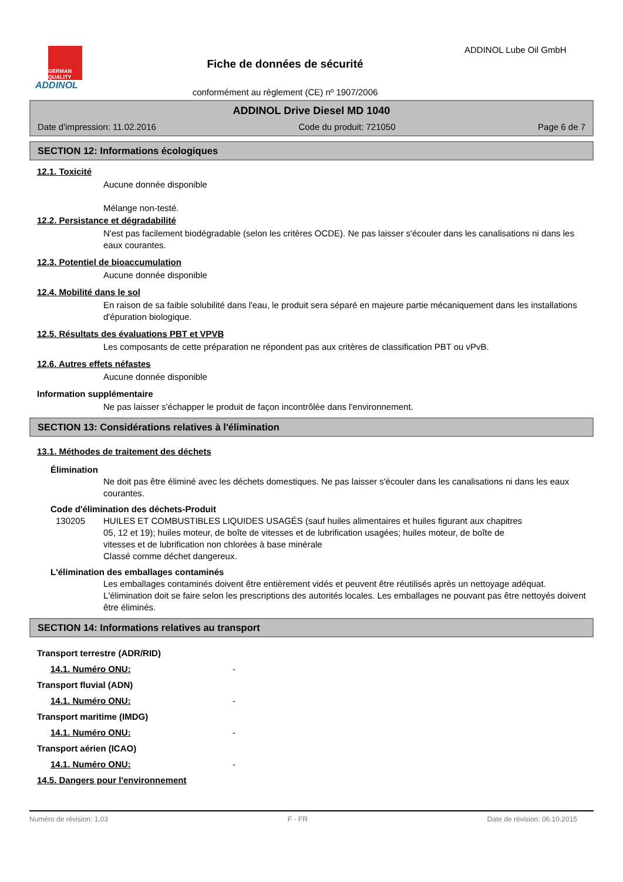GERMAN QUALITY
ADDINOL
Fiche de données de sécurité
conformément au règlement (CE) nº 1907/2006
ADDINOL Lube Oil GmbH
ADDINOL Drive Diesel MD 1040
Date d'impression: 11.02.2016 Code du produit: 721050 Page 6 de 7
SECTION 12: Informations écologiques
12.1. Toxicité
Aucune donnée disponible
Mélange non-testé.
12.2. Persistance et dégradabilité
N'est pas facilement biodégradable (selon les critères OCDE). Ne pas laisser s'écouler dans les canalisations ni dans les eaux courantes.
12.3. Potentiel de bioaccumulation
Aucune donnée disponible
12.4. Mobilité dans le sol
En raison de sa faible solubilité dans l'eau, le produit sera séparé en majeure partie mécaniquement dans les installations d'épuration biologique.
12.5. Résultats des évaluations PBT et VPVB
Les composants de cette préparation ne répondent pas aux critères de classification PBT ou vPvB.
12.6. Autres effets néfastes
Aucune donnée disponible
Information supplémentaire
Ne pas laisser s'échapper le produit de façon incontrôlée dans l'environnement.
SECTION 13: Considérations relatives à l'élimination
13.1. Méthodes de traitement des déchets
Élimination
Ne doit pas être éliminé avec les déchets domestiques. Ne pas laisser s'écouler dans les canalisations ni dans les eaux courantes.
Code d'élimination des déchets-Produit
130205 HUILES ET COMBUSTIBLES LIQUIDES USAGÉS (sauf huiles alimentaires et huiles figurant aux chapitres 05, 12 et 19); huiles moteur, de boîte de vitesses et de lubrification usagées; huiles moteur, de boîte de vitesses et de lubrification non chlorées à base minérale
Classé comme déchet dangereux.
L'élimination des emballages contaminés
Les emballages contaminés doivent être entièrement vidés et peuvent être réutilisés après un nettoyage adéquat. L'élimination doit se faire selon les prescriptions des autorités locales. Les emballages ne pouvant pas être nettoyés doivent être éliminés.
SECTION 14: Informations relatives au transport
Transport terrestre (ADR/RID)
14.1. Numéro ONU: -
Transport fluvial (ADN)
14.1. Numéro ONU: -
Transport maritime (IMDG)
14.1. Numéro ONU: -
Transport aérien (ICAO)
14.1. Numéro ONU: -
14.5. Dangers pour l'environnement
Numéro de révision: 1,03 F - FR Date de révision: 06.10.2015